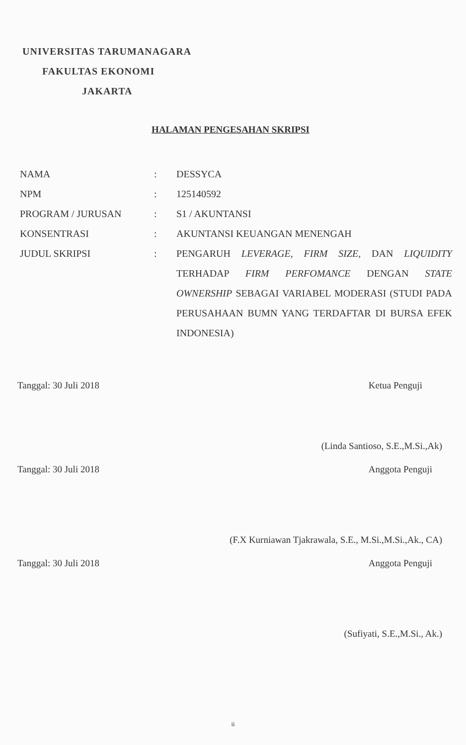UNIVERSITAS TARUMANAGARA
FAKULTAS EKONOMI
JAKARTA
HALAMAN PENGESAHAN SKRIPSI
| NAMA | : | DESSYCA |
| NPM | : | 125140592 |
| PROGRAM / JURUSAN | : | S1 / AKUNTANSI |
| KONSENTRASI | : | AKUNTANSI KEUANGAN MENENGAH |
| JUDUL SKRIPSI | : | PENGARUH LEVERAGE, FIRM SIZE, DAN LIQUIDITY TERHADAP FIRM PERFOMANCE DENGAN STATE OWNERSHIP SEBAGAI VARIABEL MODERASI (STUDI PADA PERUSAHAAN BUMN YANG TERDAFTAR DI BURSA EFEK INDONESIA) |
Tanggal: 30 Juli 2018 Ketua Penguji
(Linda Santioso, S.E.,M.Si.,Ak)
Tanggal: 30 Juli 2018 Anggota Penguji
(F.X Kurniawan Tjakrawala, S.E., M.Si.,M.Si.,Ak., CA)
Tanggal: 30 Juli 2018 Anggota Penguji
(Sufiyati, S.E.,M.Si., Ak.)
ii